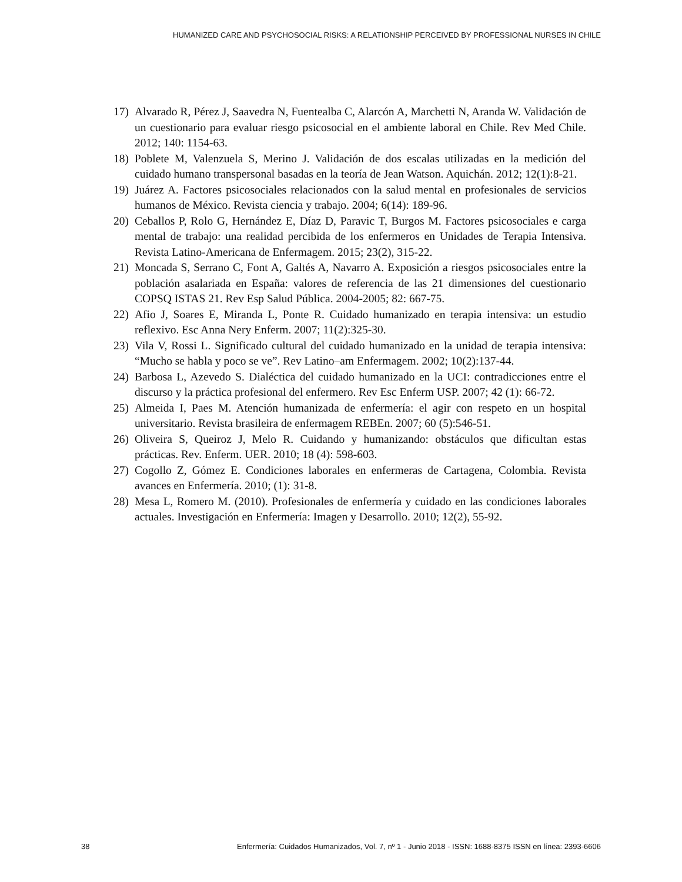HUMANIZED CARE AND PSYCHOSOCIAL RISKS: A RELATIONSHIP PERCEIVED BY PROFESSIONAL NURSES IN CHILE
17) Alvarado R, Pérez J, Saavedra N, Fuentealba C, Alarcón A, Marchetti N, Aranda W. Validación de un cuestionario para evaluar riesgo psicosocial en el ambiente laboral en Chile. Rev Med Chile. 2012; 140: 1154-63.
18) Poblete M, Valenzuela S, Merino J. Validación de dos escalas utilizadas en la medición del cuidado humano transpersonal basadas en la teoría de Jean Watson. Aquichán. 2012; 12(1):8-21.
19) Juárez A. Factores psicosociales relacionados con la salud mental en profesionales de servicios humanos de México. Revista ciencia y trabajo. 2004; 6(14): 189-96.
20) Ceballos P, Rolo G, Hernández E, Díaz D, Paravic T, Burgos M. Factores psicosociales e carga mental de trabajo: una realidad percibida de los enfermeros en Unidades de Terapia Intensiva. Revista Latino-Americana de Enfermagem. 2015; 23(2), 315-22.
21) Moncada S, Serrano C, Font A, Galtés A, Navarro A. Exposición a riesgos psicosociales entre la población asalariada en España: valores de referencia de las 21 dimensiones del cuestionario COPSQ ISTAS 21. Rev Esp Salud Pública. 2004-2005; 82: 667-75.
22) Afio J, Soares E, Miranda L, Ponte R. Cuidado humanizado en terapia intensiva: un estudio reflexivo. Esc Anna Nery Enferm. 2007; 11(2):325-30.
23) Vila V, Rossi L. Significado cultural del cuidado humanizado en la unidad de terapia intensiva: “Mucho se habla y poco se ve”. Rev Latino–am Enfermagem. 2002; 10(2):137-44.
24) Barbosa L, Azevedo S. Dialéctica del cuidado humanizado en la UCI: contradicciones entre el discurso y la práctica profesional del enfermero. Rev Esc Enferm USP. 2007; 42 (1): 66-72.
25) Almeida I, Paes M. Atención humanizada de enfermería: el agir con respeto en un hospital universitario. Revista brasileira de enfermagem REBEn. 2007; 60 (5):546-51.
26) Oliveira S, Queiroz J, Melo R. Cuidando y humanizando: obstáculos que dificultan estas prácticas. Rev. Enferm. UER. 2010; 18 (4): 598-603.
27) Cogollo Z, Gómez E. Condiciones laborales en enfermeras de Cartagena, Colombia. Revista avances en Enfermería. 2010; (1): 31-8.
28) Mesa L, Romero M. (2010). Profesionales de enfermería y cuidado en las condiciones laborales actuales. Investigación en Enfermería: Imagen y Desarrollo. 2010; 12(2), 55-92.
38 Enfermería: Cuidados Humanizados, Vol. 7, nº 1 - Junio 2018 - ISSN: 1688-8375 ISSN en línea: 2393-6606